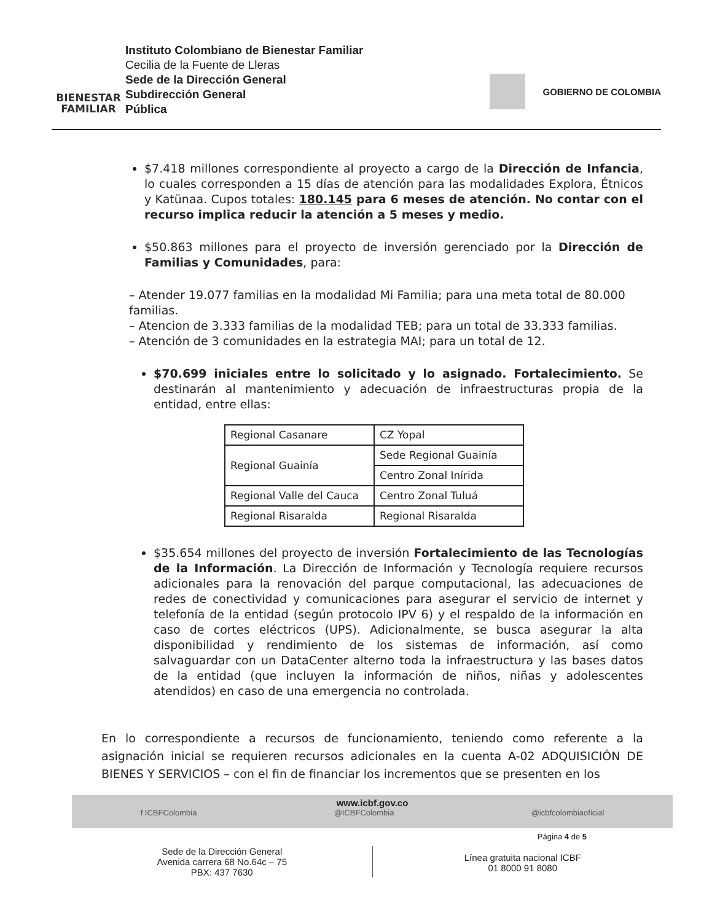BIENESTAR
FAMILIAR
Instituto Colombiano de Bienestar Familiar
Cecilia de la Fuente de Lleras
Sede de la Dirección General
Subdirección General
Pública
GOBIERNO DE COLOMBIA
$7.418 millones correspondiente al proyecto a cargo de la Dirección de Infancia, lo cuales corresponden a 15 días de atención para las modalidades Explora, Étnicos y Katünaa. Cupos totales: 180.145 para 6 meses de atención. No contar con el recurso implica reducir la atención a 5 meses y medio.
$50.863 millones para el proyecto de inversión gerenciado por la Dirección de Familias y Comunidades, para:
– Atender 19.077 familias en la modalidad Mi Familia; para una meta total de 80.000 familias.
– Atencion de 3.333 familias de la modalidad TEB; para un total de 33.333 familias.
– Atención de 3 comunidades en la estrategia MAI; para un total de 12.
$70.699 iniciales entre lo solicitado y lo asignado. Fortalecimiento. Se destinarán al mantenimiento y adecuación de infraestructuras propia de la entidad, entre ellas:
| Regional Casanare | CZ Yopal |
| Regional Guainía | Sede Regional Guainía |
| | Centro Zonal Inírida |
| Regional Valle del Cauca | Centro Zonal Tuluá |
| Regional Risaralda | Regional Risaralda |
$35.654 millones del proyecto de inversión Fortalecimiento de las Tecnologías de la Información. La Dirección de Información y Tecnología requiere recursos adicionales para la renovación del parque computacional, las adecuaciones de redes de conectividad y comunicaciones para asegurar el servicio de internet y telefonía de la entidad (según protocolo IPV 6) y el respaldo de la información en caso de cortes eléctricos (UPS). Adicionalmente, se busca asegurar la alta disponibilidad y rendimiento de los sistemas de información, así como salvaguardar con un DataCenter alterno toda la infraestructura y las bases datos de la entidad (que incluyen la información de niños, niñas y adolescentes atendidos) en caso de una emergencia no controlada.
En lo correspondiente a recursos de funcionamiento, teniendo como referente a la asignación inicial se requieren recursos adicionales en la cuenta A-02 ADQUISICIÓN DE BIENES Y SERVICIOS – con el fin de financiar los incrementos que se presenten en los
www.icbf.gov.co
f ICBFColombia @ICBFColombia @icbfcolombiaoficial
Página 4 de 5
Sede de la Dirección General
Avenida carrera 68 No.64c – 75
PBX: 437 7630
Línea gratuita nacional ICBF
01 8000 91 8080